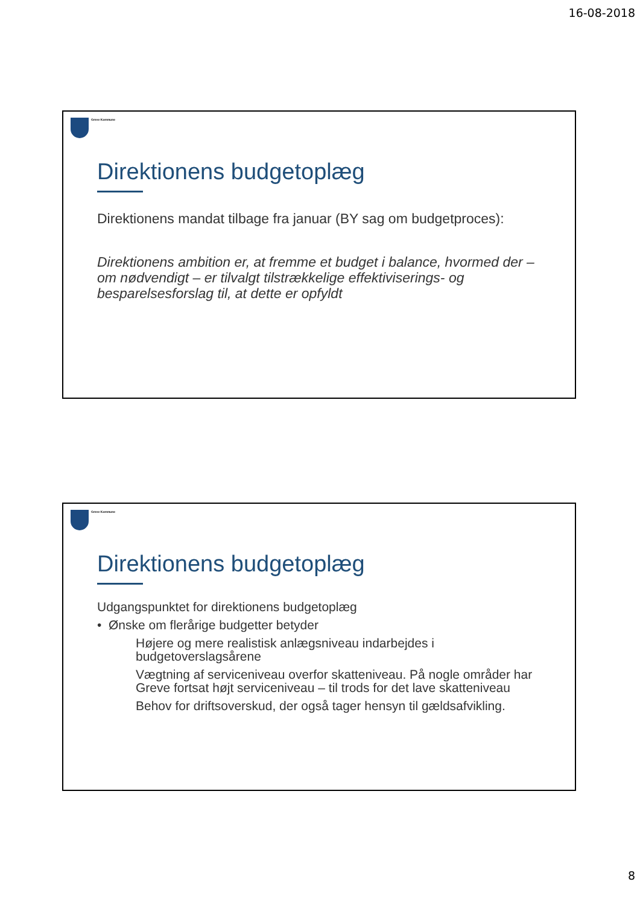16-08-2018
Greve Kommune
Direktionens budgetoplæg
Direktionens mandat tilbage fra januar (BY sag om budgetproces):
Direktionens ambition er, at fremme et budget i balance, hvormed der – om nødvendigt – er tilvalgt tilstrækkelige effektiviserings- og besparelsesforslag til, at dette er opfyldt
Greve Kommune
Direktionens budgetoplæg
Udgangspunktet for direktionens budgetoplæg
• Ønske om flerårige budgetter betyder
Højere og mere realistisk anlægsniveau indarbejdes i budgetoverslagsårene
Vægtning af serviceniveau overfor skatteniveau. På nogle områder har Greve fortsat højt serviceniveau – til trods for det lave skatteniveau
Behov for driftsoverskud, der også tager hensyn til gældsafvikling.
8